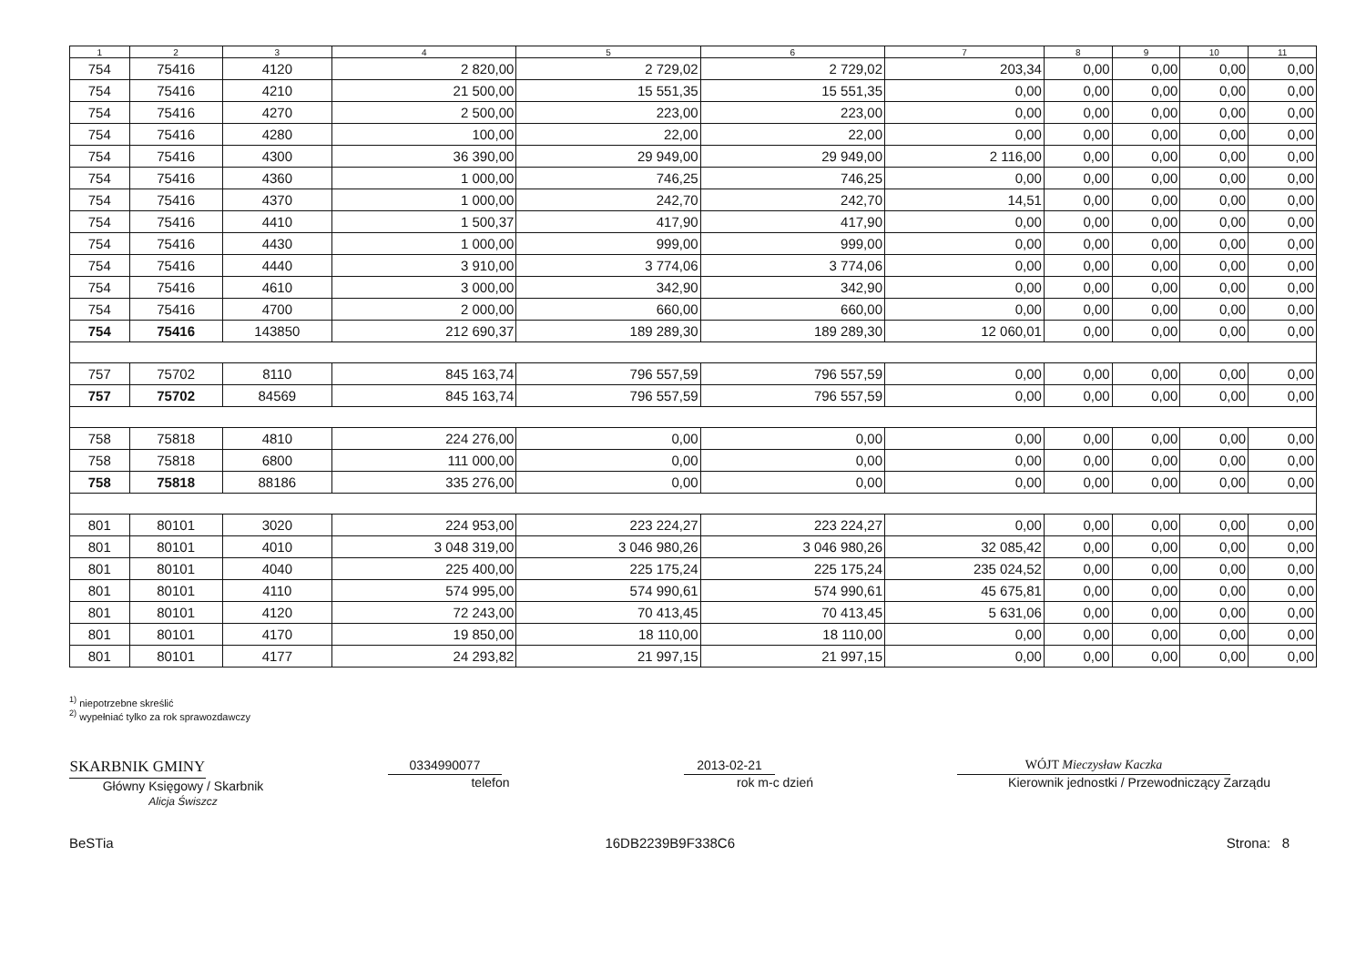| 1 | 2 | 3 | 4 | 5 | 6 | 7 | 8 | 9 | 10 | 11 |
| --- | --- | --- | --- | --- | --- | --- | --- | --- | --- | --- |
| 754 | 75416 | 4120 | 2 820,00 | 2 729,02 | 2 729,02 | 203,34 | 0,00 | 0,00 | 0,00 | 0,00 |
| 754 | 75416 | 4210 | 21 500,00 | 15 551,35 | 15 551,35 | 0,00 | 0,00 | 0,00 | 0,00 | 0,00 |
| 754 | 75416 | 4270 | 2 500,00 | 223,00 | 223,00 | 0,00 | 0,00 | 0,00 | 0,00 | 0,00 |
| 754 | 75416 | 4280 | 100,00 | 22,00 | 22,00 | 0,00 | 0,00 | 0,00 | 0,00 | 0,00 |
| 754 | 75416 | 4300 | 36 390,00 | 29 949,00 | 29 949,00 | 2 116,00 | 0,00 | 0,00 | 0,00 | 0,00 |
| 754 | 75416 | 4360 | 1 000,00 | 746,25 | 746,25 | 0,00 | 0,00 | 0,00 | 0,00 | 0,00 |
| 754 | 75416 | 4370 | 1 000,00 | 242,70 | 242,70 | 14,51 | 0,00 | 0,00 | 0,00 | 0,00 |
| 754 | 75416 | 4410 | 1 500,37 | 417,90 | 417,90 | 0,00 | 0,00 | 0,00 | 0,00 | 0,00 |
| 754 | 75416 | 4430 | 1 000,00 | 999,00 | 999,00 | 0,00 | 0,00 | 0,00 | 0,00 | 0,00 |
| 754 | 75416 | 4440 | 3 910,00 | 3 774,06 | 3 774,06 | 0,00 | 0,00 | 0,00 | 0,00 | 0,00 |
| 754 | 75416 | 4610 | 3 000,00 | 342,90 | 342,90 | 0,00 | 0,00 | 0,00 | 0,00 | 0,00 |
| 754 | 75416 | 4700 | 2 000,00 | 660,00 | 660,00 | 0,00 | 0,00 | 0,00 | 0,00 | 0,00 |
| 754 | 75416 | 143850 | 212 690,37 | 189 289,30 | 189 289,30 | 12 060,01 | 0,00 | 0,00 | 0,00 | 0,00 |
| 757 | 75702 | 8110 | 845 163,74 | 796 557,59 | 796 557,59 | 0,00 | 0,00 | 0,00 | 0,00 | 0,00 |
| 757 | 75702 | 84569 | 845 163,74 | 796 557,59 | 796 557,59 | 0,00 | 0,00 | 0,00 | 0,00 | 0,00 |
| 758 | 75818 | 4810 | 224 276,00 | 0,00 | 0,00 | 0,00 | 0,00 | 0,00 | 0,00 | 0,00 |
| 758 | 75818 | 6800 | 111 000,00 | 0,00 | 0,00 | 0,00 | 0,00 | 0,00 | 0,00 | 0,00 |
| 758 | 75818 | 88186 | 335 276,00 | 0,00 | 0,00 | 0,00 | 0,00 | 0,00 | 0,00 | 0,00 |
| 801 | 80101 | 3020 | 224 953,00 | 223 224,27 | 223 224,27 | 0,00 | 0,00 | 0,00 | 0,00 | 0,00 |
| 801 | 80101 | 4010 | 3 048 319,00 | 3 046 980,26 | 3 046 980,26 | 32 085,42 | 0,00 | 0,00 | 0,00 | 0,00 |
| 801 | 80101 | 4040 | 225 400,00 | 225 175,24 | 225 175,24 | 235 024,52 | 0,00 | 0,00 | 0,00 | 0,00 |
| 801 | 80101 | 4110 | 574 995,00 | 574 990,61 | 574 990,61 | 45 675,81 | 0,00 | 0,00 | 0,00 | 0,00 |
| 801 | 80101 | 4120 | 72 243,00 | 70 413,45 | 70 413,45 | 5 631,06 | 0,00 | 0,00 | 0,00 | 0,00 |
| 801 | 80101 | 4170 | 19 850,00 | 18 110,00 | 18 110,00 | 0,00 | 0,00 | 0,00 | 0,00 | 0,00 |
| 801 | 80101 | 4177 | 24 293,82 | 21 997,15 | 21 997,15 | 0,00 | 0,00 | 0,00 | 0,00 | 0,00 |
<sup>1)</sup> niepotrzebne skreślić
<sup>2)</sup> wypełniać tylko za rok sprawozdawczy
SKARBNIK GMINY
Główny Księgowy / Skarbnik
Alicja Świszcz
0334990077
telefon
2013-02-21
rok m-c dzień
WÓJT Mieczysław Kaczka
Kierownik jednostki / Przewodniczący Zarządu
BeSTia 16DB2239B9F338C6 Strona: 8